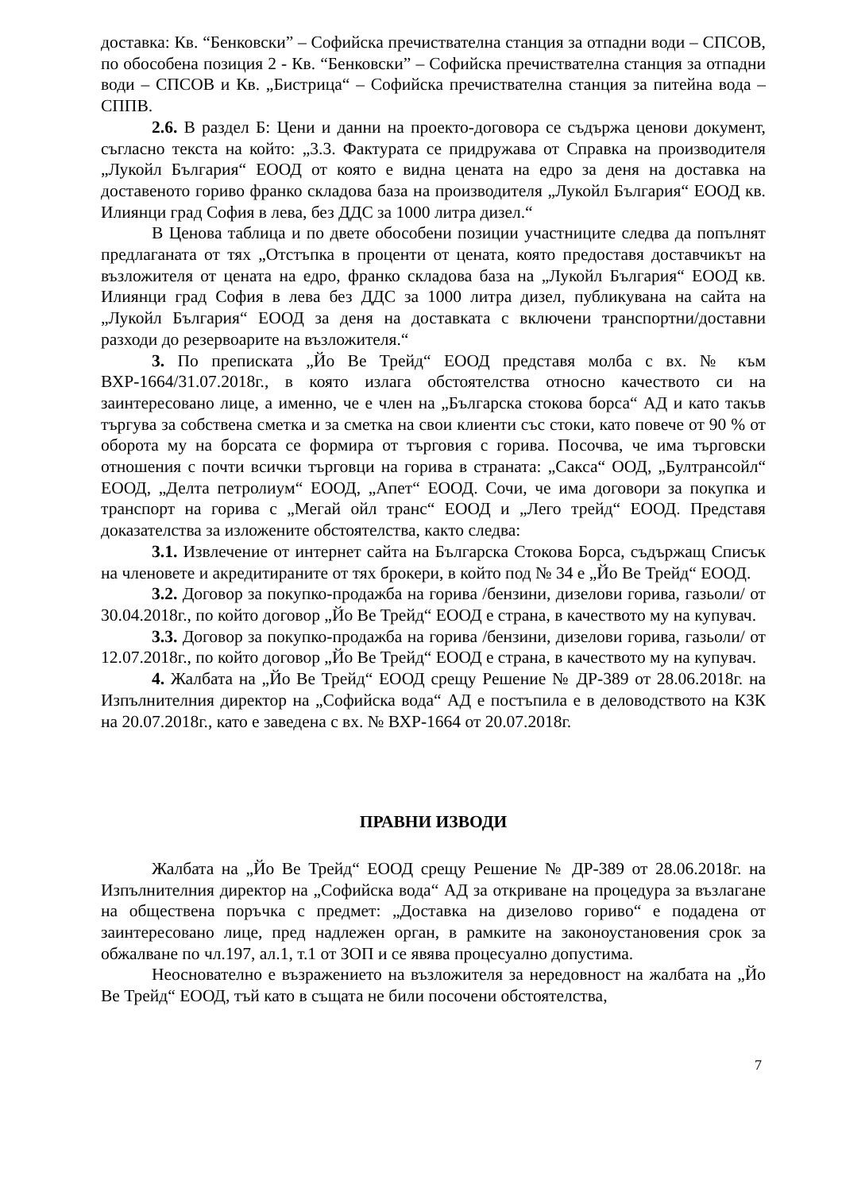доставка: Кв. “Бенковски” – Софийска пречиствателна станция за отпадни води – СПСОВ, по обособена позиция 2 - Кв. “Бенковски” – Софийска пречиствателна станция за отпадни води – СПСОВ и Кв. „Бистрица“ – Софийска пречиствателна станция за питейна вода – СППВ.
2.6. В раздел Б: Цени и данни на проекто-договора се съдържа ценови документ, съгласно текста на който: „3.3. Фактурата се придружава от Справка на производителя „Лукойл България“ ЕООД от която е видна цената на едро за деня на доставка на доставеното гориво франко складова база на производителя „Лукойл България“ ЕООД кв. Илиянци град София в лева, без ДДС за 1000 литра дизел.“
В Ценова таблица и по двете обособени позиции участниците следва да попълнят предлаганата от тях „Отстъпка в проценти от цената, която предоставя доставчикът на възложителя от цената на едро, франко складова база на „Лукойл България“ ЕООД кв. Илиянци град София в лева без ДДС за 1000 литра дизел, публикувана на сайта на „Лукойл България“ ЕООД за деня на доставката с включени транспортни/доставни разходи до резервоарите на възложителя.“
3. По преписката „Йо Ве Трейд“ ЕООД представя молба с вх. № към ВХР-1664/31.07.2018г., в която излага обстоятелства относно качеството си на заинтересовано лице, а именно, че е член на „Българска стокова борса“ АД и като такъв търгува за собствена сметка и за сметка на свои клиенти със стоки, като повече от 90 % от оборота му на борсата се формира от търговия с горива. Посочва, че има търговски отношения с почти всички търговци на горива в страната: „Сакса“ ООД, „Бултрансойл“ ЕООД, „Делта петролиум“ ЕООД, „Апет“ ЕООД. Сочи, че има договори за покупка и транспорт на горива с „Мегай ойл транс“ ЕООД и „Лего трейд“ ЕООД. Представя доказателства за изложените обстоятелства, както следва:
3.1. Извлечение от интернет сайта на Българска Стокова Борса, съдържащ Списък на членовете и акредитираните от тях брокери, в който под № 34 е „Йо Ве Трейд“ ЕООД.
3.2. Договор за покупко-продажба на горива /бензини, дизелови горива, газьоли/ от 30.04.2018г., по който договор „Йо Ве Трейд“ ЕООД е страна, в качеството му на купувач.
3.3. Договор за покупко-продажба на горива /бензини, дизелови горива, газьоли/ от 12.07.2018г., по който договор „Йо Ве Трейд“ ЕООД е страна, в качеството му на купувач.
4. Жалбата на „Йо Ве Трейд“ ЕООД срещу Решение № ДР-389 от 28.06.2018г. на Изпълнителния директор на „Софийска вода“ АД е постъпила е в деловодството на КЗК на 20.07.2018г., като е заведена с вх. № ВХР-1664 от 20.07.2018г.
ПРАВНИ ИЗВОДИ
Жалбата на „Йо Ве Трейд“ ЕООД срещу Решение № ДР-389 от 28.06.2018г. на Изпълнителния директор на „Софийска вода“ АД за откриване на процедура за възлагане на обществена поръчка с предмет: „Доставка на дизелово гориво“ е подадена от заинтересовано лице, пред надлежен орган, в рамките на законоустановения срок за обжалване по чл.197, ал.1, т.1 от ЗОП и се явява процесуално допустима.
Неоснователно е възражението на възложителя за нередовност на жалбата на „Йо Ве Трейд“ ЕООД, тъй като в същата не били посочени обстоятелства,
7